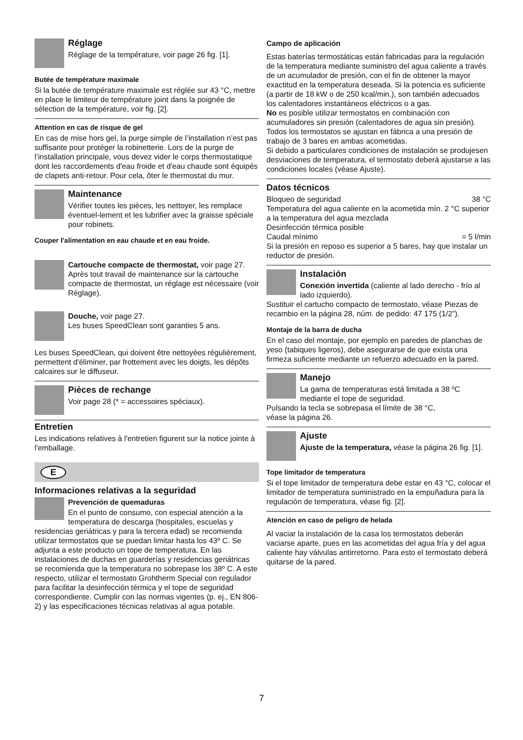Réglage
Réglage de la température, voir page 26 fig. [1].
Butée de température maximale
Si la butée de température maximale est réglée sur 43 °C, mettre en place le limiteur de température joint dans la poignée de sélection de la température, voir fig. [2].
Attention en cas de risque de gel
En cas de mise hors gel, la purge simple de l’installation n’est pas suffisante pour protéger la robinetterie. Lors de la purge de l’installation principale, vous devez vider le corps thermostatique dont les raccordements d'eau froide et d'eau chaude sont équipés de clapets anti-retour. Pour cela, ôter le thermostat du mur.
Maintenance
Vérifier toutes les pièces, les nettoyer, les remplace éventuel-lement et les lubrifier avec la graisse spéciale pour robinets.
Couper l'alimentation en eau chaude et en eau froide.
Cartouche compacte de thermostat, voir page 27. Après tout travail de maintenance sur la cartouche compacte de thermostat, un réglage est nécessaire (voir Réglage).
Douche, voir page 27.
Les buses SpeedClean sont garanties 5 ans.
Les buses SpeedClean, qui doivent être nettoyées régulièrement, permettent d'éliminer, par frottement avec les doigts, les dépôts calcaires sur le diffuseur.
Pièces de rechange
Voir page 28 (* = accessoires spéciaux).
Entretien
Les indications relatives à l'entretien figurent sur la notice jointe à l'emballage.
E
Informaciones relativas a la seguridad
Prevención de quemaduras
En el punto de consumo, con especial atención a la temperatura de descarga (hospitales, escuelas y
residencias geriátricas y para la tercera edad) se recomienda utilizar termostatos que se puedan limitar hasta los 43º C. Se adjunta a este producto un tope de temperatura. En las instalaciones de duchas en guarderías y residencias geriátricas se recomienda que la temperatura no sobrepase los 38º C. A este respecto, utilizar el termostato Grohtherm Special con regulador para facilitar la desinfección térmica y el tope de seguridad correspondiente. Cumplir con las normas vigentes (p. ej., EN 806-2) y las especificaciones técnicas relativas al agua potable.
Campo de aplicación
Estas baterías termostáticas están fabricadas para la regulación de la temperatura mediante suministro del agua caliente a través de un acumulador de presión, con el fin de obtener la mayor exactitud en la temperatura deseada. Si la potencia es suficiente (a partir de 18 kW o de 250 kcal/min.), son también adecuados los calentadores instantáneos eléctricos o a gas.
No es posible utilizar termostatos en combinación con acumuladores sin presión (calentadores de agua sin presión). Todos los termostatos se ajustan en fábrica a una presión de trabajo de 3 bares en ambas acometidas.
Si debido a particulares condiciones de instalación se produjesen desviaciones de temperatura, el termostato deberá ajustarse a las condiciones locales (véase Ajuste).
Datos técnicos
Bloqueo de seguridad 38 °C
Temperatura del agua caliente en la acometida mín. 2 °C superior a la temperatura del agua mezclada
Desinfección térmica posible
Caudal mínimo = 5 l/min
Si la presión en reposo es superior a 5 bares, hay que instalar un reductor de presión.
Instalación
Conexión invertida (caliente al lado derecho - frío al lado izquierdo).
Sustituir el cartucho compacto de termostato, véase Piezas de recambio en la página 28, núm. de pedido: 47 175 (1/2”).
Montaje de la barra de ducha
En el caso del montaje, por ejemplo en paredes de planchas de yeso (tabiques ligeros), debe asegurarse de que exista una firmeza suficiente mediante un refuerzo adecuado en la pared.
Manejo
La gama de temperaturas está limitada a 38 ºC mediante el tope de seguridad.
Pulsando la tecla se sobrepasa el límite de 38 °C,
véase la página 26.
Ajuste
Ajuste de la temperatura, véase la página 26 fig. [1].
Tope limitador de temperatura
Si el tope limitador de temperatura debe estar en 43 °C, colocar el limitador de temperatura suministrado en la empuñadura para la regulación de temperatura, véase fig. [2].
Atención en caso de peligro de helada
Al vaciar la instalación de la casa los termostatos deberán vaciarse aparte, pues en las acometidas del agua fría y del agua caliente hay válvulas antirretorno. Para esto el termostato deberá quitarse de la pared.
7